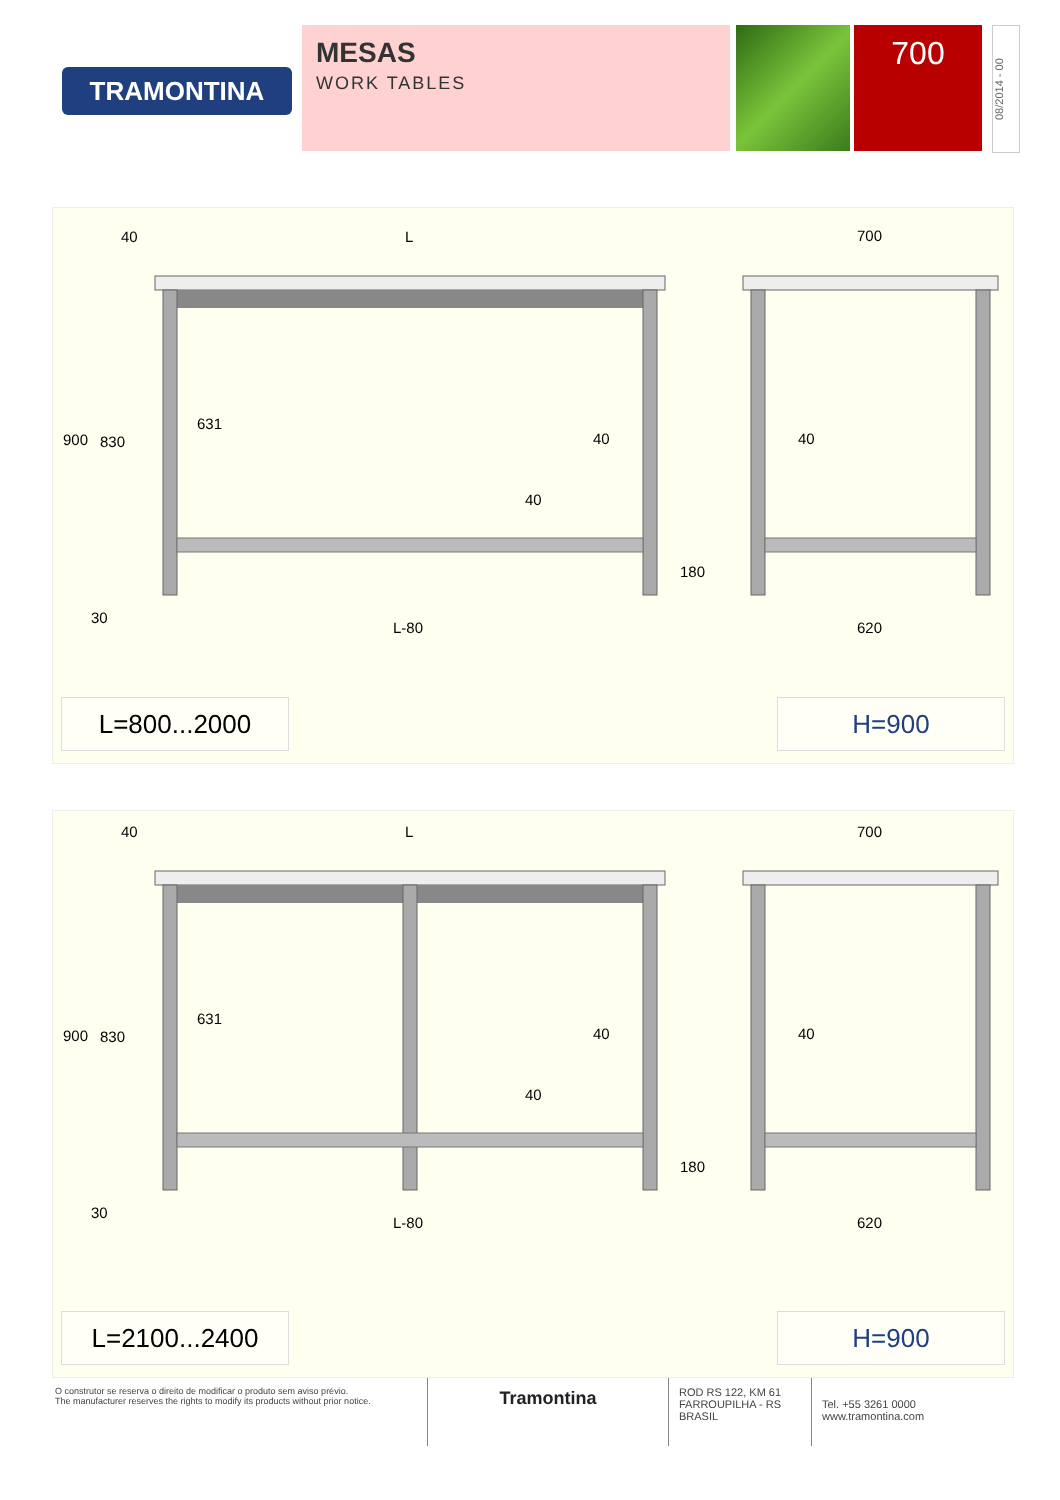TRAMONTINA
MESAS
WORK TABLES
700
08/2014 - 00
40
L
700
900
830
631
40
40
40
180
30
L-80
620
L=800...2000 H=900
40
L
700
900
830
631
40
40
40
180
30
L-80
620
L=2100...2400 H=900
O construtor se reserva o direito de modificar o produto sem aviso prévio.
The manufacturer reserves the rights to modify its products without prior notice.
Tramontina
ROD RS 122, KM 61
FARROUPILHA - RS
BRASIL
Tel. +55 3261 0000
www.tramontina.com